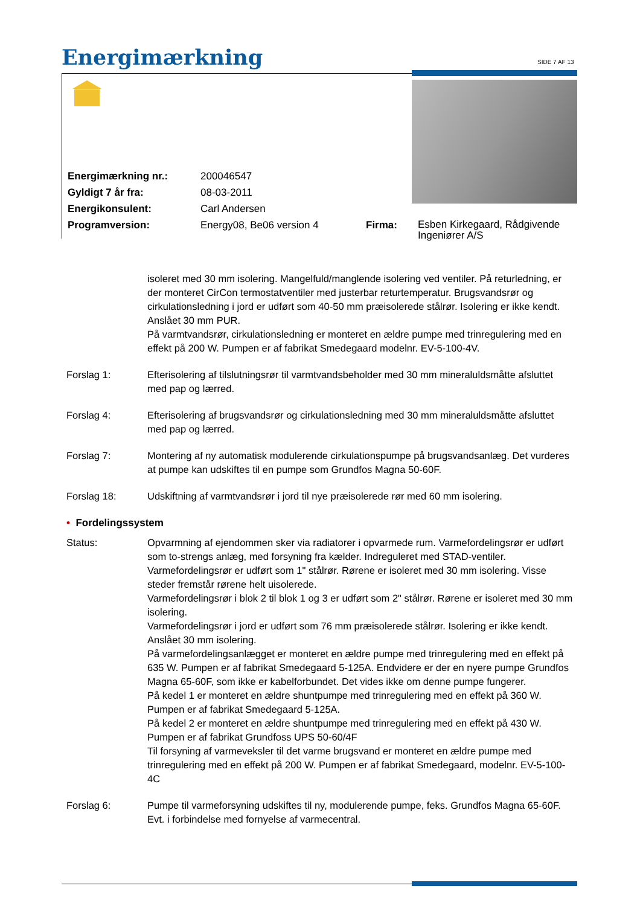Energimærkning SIDE 7 AF 13
| Energimærkning nr.: | 200046547 | | |
| Gyldigt 7 år fra: | 08-03-2011 | | |
| Energikonsulent: | Carl Andersen | | |
| Programversion: | Energy08, Be06 version 4 | Firma: | Esben Kirkegaard, Rådgivende Ingeniører A/S |
isoleret med 30 mm isolering. Mangelfuld/manglende isolering ved ventiler. På returledning, er der monteret CirCon termostatventiler med justerbar returtemperatur. Brugsvandsrør og cirkulationsledning i jord er udført som 40-50 mm præisolerede stålrør. Isolering er ikke kendt. Anslået 30 mm PUR.
På varmtvandsrør, cirkulationsledning er monteret en ældre pumpe med trinregulering med en effekt på 200 W. Pumpen er af fabrikat Smedegaard modelnr. EV-5-100-4V.
Forslag 1: Efterisolering af tilslutningsrør til varmtvandsbeholder med 30 mm mineraluldsmåtte afsluttet med pap og lærred.
Forslag 4: Efterisolering af brugsvandsrør og cirkulationsledning med 30 mm mineraluldsmåtte afsluttet med pap og lærred.
Forslag 7: Montering af ny automatisk modulerende cirkulationspumpe på brugsvandsanlæg. Det vurderes at pumpe kan udskiftes til en pumpe som Grundfos Magna 50-60F.
Forslag 18: Udskiftning af varmtvandsrør i jord til nye præisolerede rør med 60 mm isolering.
• Fordelingssystem
Status: Opvarmning af ejendommen sker via radiatorer i opvarmede rum. Varmefordelingsrør er udført som to-strengs anlæg, med forsyning fra kælder. Indreguleret med STAD-ventiler. Varmefordelingsrør er udført som 1" stålrør. Rørene er isoleret med 30 mm isolering. Visse steder fremstår rørene helt uisolerede.
Varmefordelingsrør i blok 2 til blok 1 og 3 er udført som 2" stålrør. Rørene er isoleret med 30 mm isolering.
Varmefordelingsrør i jord er udført som 76 mm præisolerede stålrør. Isolering er ikke kendt. Anslået 30 mm isolering.
På varmefordelingsanlægget er monteret en ældre pumpe med trinregulering med en effekt på 635 W. Pumpen er af fabrikat Smedegaard 5-125A. Endvidere er der en nyere pumpe Grundfos Magna 65-60F, som ikke er kabelforbundet. Det vides ikke om denne pumpe fungerer.
På kedel 1 er monteret en ældre shuntpumpe med trinregulering med en effekt på 360 W. Pumpen er af fabrikat Smedegaard 5-125A.
På kedel 2 er monteret en ældre shuntpumpe med trinregulering med en effekt på 430 W. Pumpen er af fabrikat Grundfoss UPS 50-60/4F
Til forsyning af varmeveksler til det varme brugsvand er monteret en ældre pumpe med trinregulering med en effekt på 200 W. Pumpen er af fabrikat Smedegaard, modelnr. EV-5-100-4C
Forslag 6: Pumpe til varmeforsyning udskiftes til ny, modulerende pumpe, feks. Grundfos Magna 65-60F. Evt. i forbindelse med fornyelse af varmecentral.